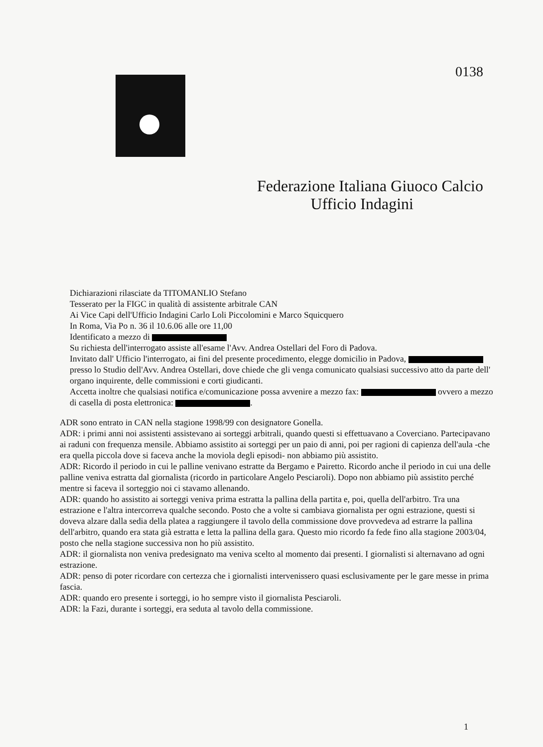0138
Federazione Italiana Giuoco Calcio
Ufficio Indagini
Dichiarazioni rilasciate da TITOMANLIO Stefano
Tesserato per la FIGC in qualità di assistente arbitrale CAN
Ai Vice Capi dell'Ufficio Indagini Carlo Loli Piccolomini e Marco Squicquero
In Roma, Via Po n. 36 il 10.6.06 alle ore 11,00
Identificato a mezzo di
Su richiesta dell'interrogato assiste all'esame l'Avv. Andrea Ostellari del Foro di Padova.
Invitato dall' Ufficio l'interrogato, ai fini del presente procedimento, elegge domicilio in Padova, presso lo Studio dell'Avv. Andrea Ostellari, dove chiede che gli venga comunicato qualsiasi successivo atto da parte dell' organo inquirente, delle commissioni e corti giudicanti.
Accetta inoltre che qualsiasi notifica e/comunicazione possa avvenire a mezzo fax: ovvero a mezzo di casella di posta elettronica: .
ADR sono entrato in CAN nella stagione 1998/99 con designatore Gonella.
ADR: i primi anni noi assistenti assistevano ai sorteggi arbitrali, quando questi si effettuavano a Coverciano. Partecipavano ai raduni con frequenza mensile. Abbiamo assistito ai sorteggi per un paio di anni, poi per ragioni di capienza dell'aula -che era quella piccola dove si faceva anche la moviola degli episodi- non abbiamo più assistito.
ADR: Ricordo il periodo in cui le palline venivano estratte da Bergamo e Pairetto. Ricordo anche il periodo in cui una delle palline veniva estratta dal giornalista (ricordo in particolare Angelo Pesciaroli). Dopo non abbiamo più assistito perché mentre si faceva il sorteggio noi ci stavamo allenando.
ADR: quando ho assistito ai sorteggi veniva prima estratta la pallina della partita e, poi, quella dell'arbitro. Tra una estrazione e l'altra intercorreva qualche secondo. Posto che a volte si cambiava giornalista per ogni estrazione, questi si doveva alzare dalla sedia della platea a raggiungere il tavolo della commissione dove provvedeva ad estrarre la pallina dell'arbitro, quando era stata già estratta e letta la pallina della gara. Questo mio ricordo fa fede fino alla stagione 2003/04, posto che nella stagione successiva non ho più assistito.
ADR: il giornalista non veniva predesignato ma veniva scelto al momento dai presenti. I giornalisti si alternavano ad ogni estrazione.
ADR: penso di poter ricordare con certezza che i giornalisti intervenissero quasi esclusivamente per le gare messe in prima fascia.
ADR: quando ero presente i sorteggi, io ho sempre visto il giornalista Pesciaroli.
ADR: la Fazi, durante i sorteggi, era seduta al tavolo della commissione.
1